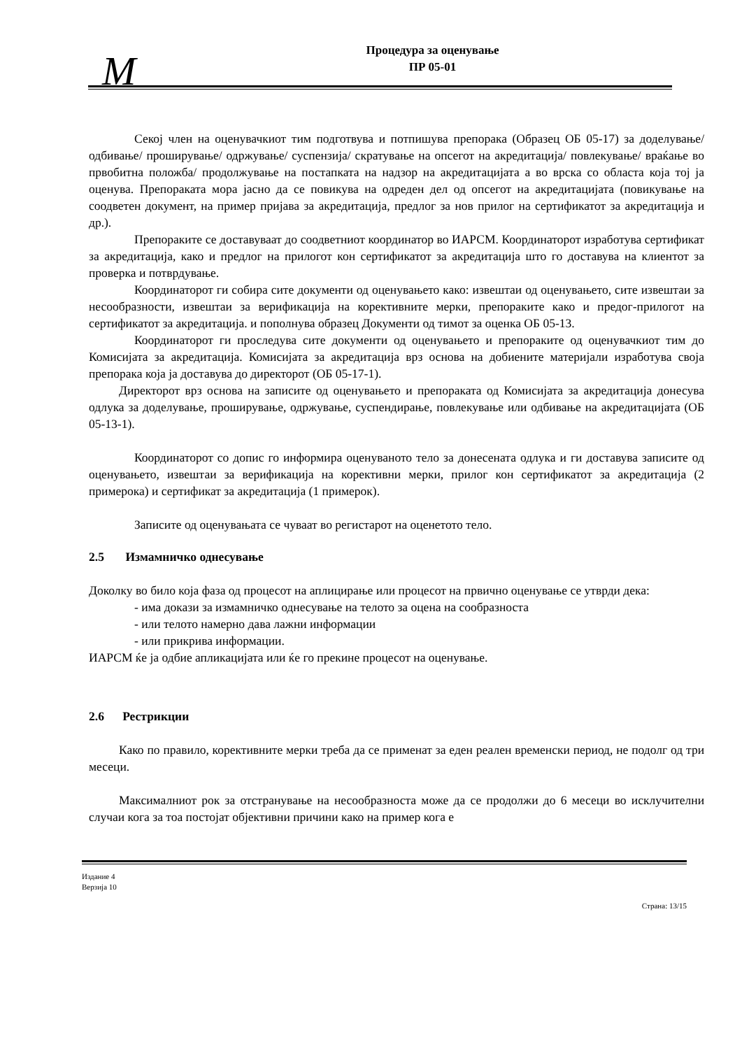M
Процедура за оценување
ПР 05-01
Секој член на оценувачкиот тим подготвува и потпишува препорака (Образец ОБ 05-17) за доделување/ одбивање/ проширување/ одржување/ суспензија/ скратување на опсегот на акредитација/ повлекување/ враќање во првобитна положба/ продолжување на постапката на надзор на акредитацијата а во врска со областа која тој ја оценува. Препораката мора јасно да се повикува на одреден дел од опсегот на акредитацијата (повикување на соодветен документ, на пример пријава за акредитација, предлог за нов прилог на сертификатот за акредитација и др.).
Препораките се доставуваат до соодветниот координатор во ИАРСМ. Координаторот изработува сертификат за акредитација, како и предлог на прилогот кон сертификатот за акредитација што го доставува на клиентот за проверка и потврдување.
Координаторот ги собира сите документи од оценувањето како: извештаи од оценувањето, сите извештаи за несообразности, извештаи за верификација на корективните мерки, препораките како и предог-прилогот на сертификатот за акредитација. и пополнува образец Документи од тимот за оценка ОБ 05-13.
Координаторот ги проследува сите документи од оценувањето и препораките од оценувачкиот тим до Комисијата за акредитација. Комисијата за акредитација врз основа на добиените материјали изработува своја препорака која ја доставува до директорот (ОБ 05-17-1).
Директорот врз основа на записите од оценувањето и препораката од Комисијата за акредитација донесува одлука за доделување, проширување, одржување, суспендирање, повлекување или одбивање на акредитацијата (ОБ 05-13-1).
Координаторот со допис го информира оценуваното тело за донесената одлука и ги доставува записите од оценувањето, извештаи за верификација на корективни мерки, прилог кон сертификатот за акредитација (2 примерока) и сертификат за акредитација (1 примерок).
Записите од оценувањата се чуваат во регистарот на оценетото тело.
2.5 Измамничко однесување
Доколку во било која фаза од процесот на аплицирање или процесот на првично оценување се утврди дека:
- има докази за измамничко однесување на телото за оцена на сообразноста
- или телото намерно дава лажни информации
- или прикрива информации.
ИАРСМ ќе ја одбие апликацијата или ќе го прекине процесот на оценување.
2.6 Рестрикции
Како по правило, корективните мерки треба да се применат за еден реален временски период, не подолг од три месеци.
Максималниот рок за отстранување на несообразноста може да се продолжи до 6 месеци во исклучителни случаи кога за тоа постојат објективни причини како на пример кога е
Издание 4
Верзија 10
Страна: 13/15